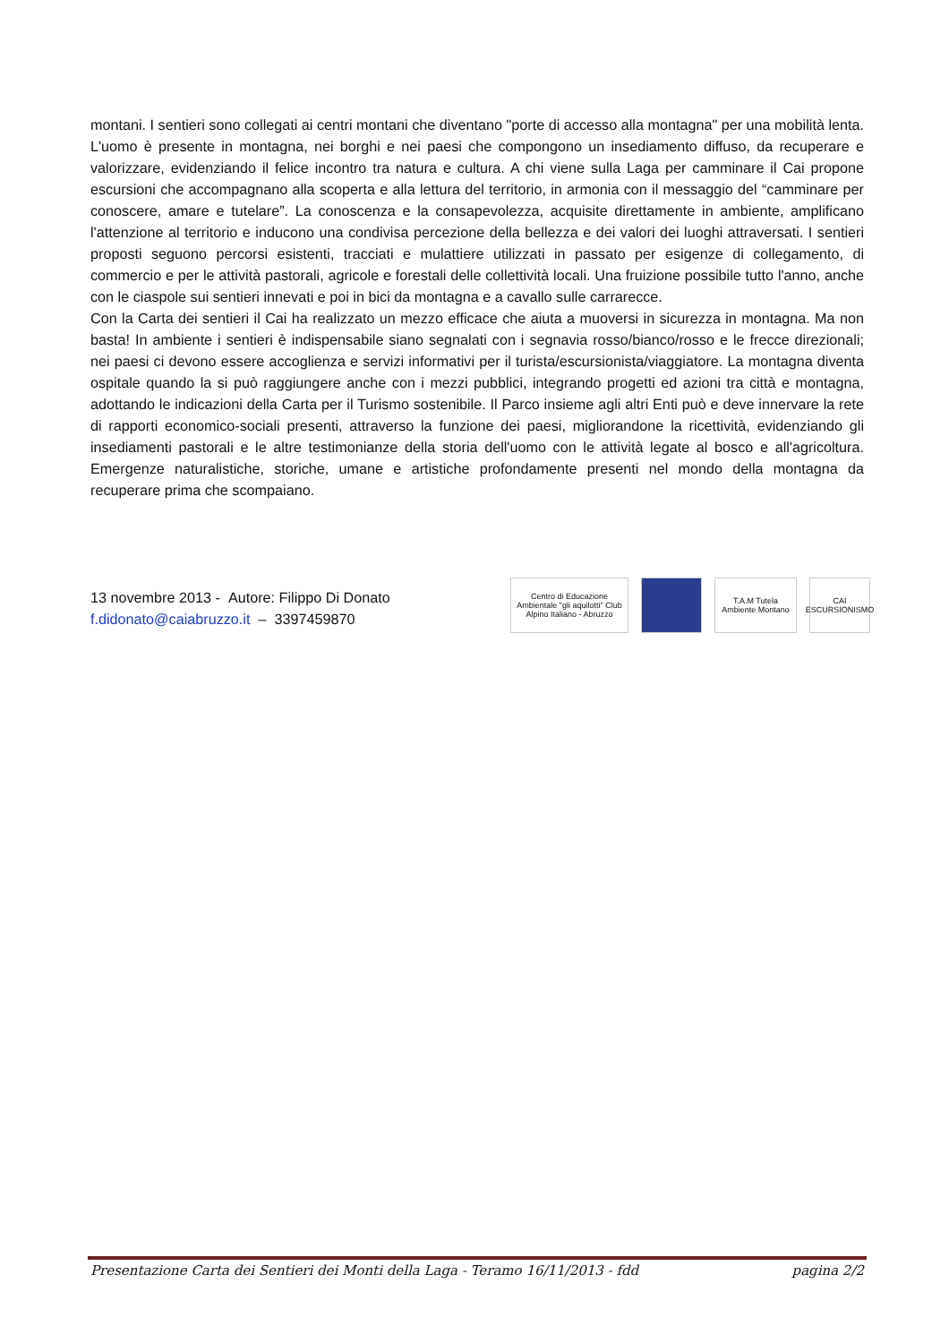montani. I sentieri sono collegati ai centri montani che diventano "porte di accesso alla montagna" per una mobilità lenta. L'uomo è presente in montagna, nei borghi e nei paesi che compongono un insediamento diffuso, da recuperare e valorizzare, evidenziando il felice incontro tra natura e cultura. A chi viene sulla Laga per camminare il Cai propone escursioni che accompagnano alla scoperta e alla lettura del territorio, in armonia con il messaggio del “camminare per conoscere, amare e tutelare”. La conoscenza e la consapevolezza, acquisite direttamente in ambiente, amplificano l'attenzione al territorio e inducono una condivisa percezione della bellezza e dei valori dei luoghi attraversati. I sentieri proposti seguono percorsi esistenti, tracciati e mulattiere utilizzati in passato per esigenze di collegamento, di commercio e per le attività pastorali, agricole e forestali delle collettività locali. Una fruizione possibile tutto l'anno, anche con le ciaspole sui sentieri innevati e poi in bici da montagna e a cavallo sulle carrarecce.
Con la Carta dei sentieri il Cai ha realizzato un mezzo efficace che aiuta a muoversi in sicurezza in montagna. Ma non basta! In ambiente i sentieri è indispensabile siano segnalati con i segnavia rosso/bianco/rosso e le frecce direzionali; nei paesi ci devono essere accoglienza e servizi informativi per il turista/escursionista/viaggiatore. La montagna diventa ospitale quando la si può raggiungere anche con i mezzi pubblici, integrando progetti ed azioni tra città e montagna, adottando le indicazioni della Carta per il Turismo sostenibile. Il Parco insieme agli altri Enti può e deve innervare la rete di rapporti economico-sociali presenti, attraverso la funzione dei paesi, migliorandone la ricettività, evidenziando gli insediamenti pastorali e le altre testimonianze della storia dell'uomo con le attività legate al bosco e all'agricoltura. Emergenze naturalistiche, storiche, umane e artistiche profondamente presenti nel mondo della montagna da recuperare prima che scompaiano.
13 novembre 2013 - Autore: Filippo Di Donato
f.didonato@caiabruzzo.it – 3397459870
Centro di Educazione Ambientale "gli aquilotti" Club Alpino Italiano - Abruzzo
T.A.M Tutela Ambiente Montano
CAI ESCURSIONISMO
Presentazione Carta dei Sentieri dei Monti della Laga - Teramo 16/11/2013 - fdd pagina 2/2